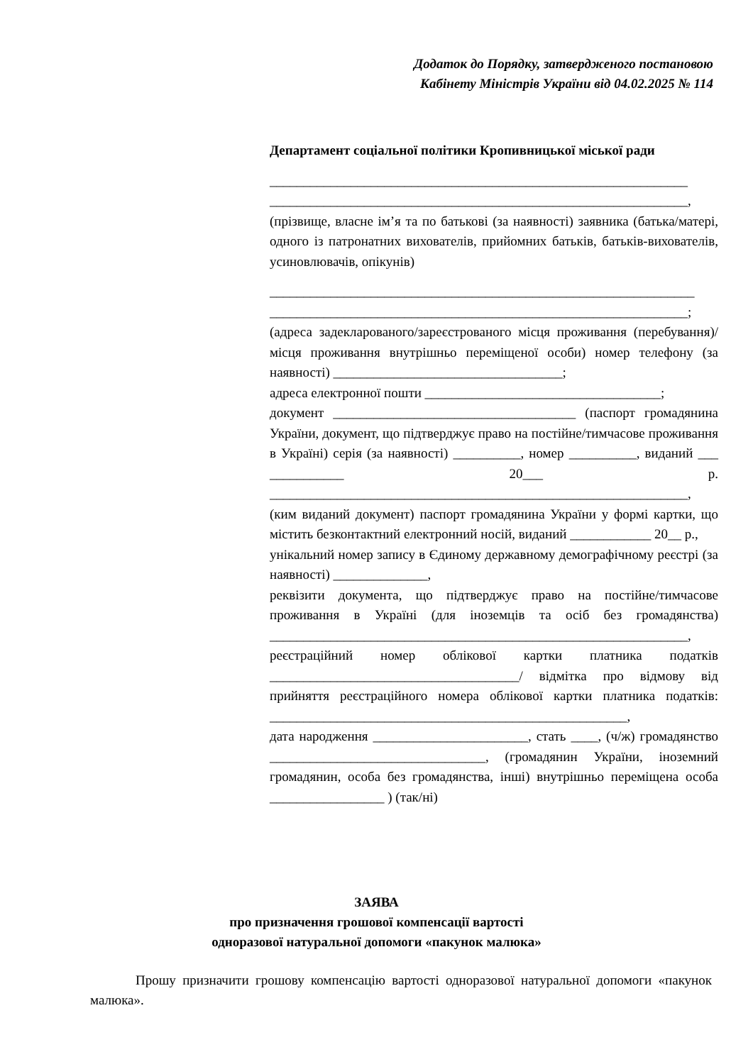Додаток до Порядку, затвердженого постановою
Кабінету Міністрів України від 04.02.2025 № 114
Департамент соціальної політики Кропивницької міської ради
______________________________________________________________
______________________________________________________________,
(прізвище, власне ім’я та по батькові (за наявності) заявника (батька/матері, одного із патронатних вихователів, прийомних батьків, батьків-вихователів, усиновлювачів, опікунів)
_______________________________________________________________
______________________________________________________________;
(адреса задекларованого/зареєстрованого місця проживання (перебування)/місця проживання внутрішньо переміщеної особи) номер телефону (за наявності) __________________________________;
адреса електронної пошти ___________________________________;
документ ____________________________________ (паспорт громадянина України, документ, що підтверджує право на постійне/тимчасове проживання в Україні) серія (за наявності) __________, номер __________, виданий ___ ___________ 20___ р. ______________________________________________________________,
(ким виданий документ) паспорт громадянина України у формі картки, що містить безконтактний електронний носій, виданий ____________ 20__ р.,
унікальний номер запису в Єдиному державному демографічному реєстрі (за наявності) ______________,
реквізити документа, що підтверджує право на постійне/тимчасове проживання в Україні (для іноземців та осіб без громадянства) ______________________________________________________________,
реєстраційний номер облікової картки платника податків _____________________________________/ відмітка про відмову від прийняття реєстраційного номера облікової картки платника податків: _____________________________________________________,
дата народження _______________________, стать ____, (ч/ж) громадянство ________________________________, (громадянин України, іноземний громадянин, особа без громадянства, інші) внутрішньо переміщена особа _________________ ) (так/ні)
ЗАЯВА
про призначення грошової компенсації вартості
одноразової натуральної допомоги «пакунок малюка»
Прошу призначити грошову компенсацію вартості одноразової натуральної допомоги «пакунок малюка».